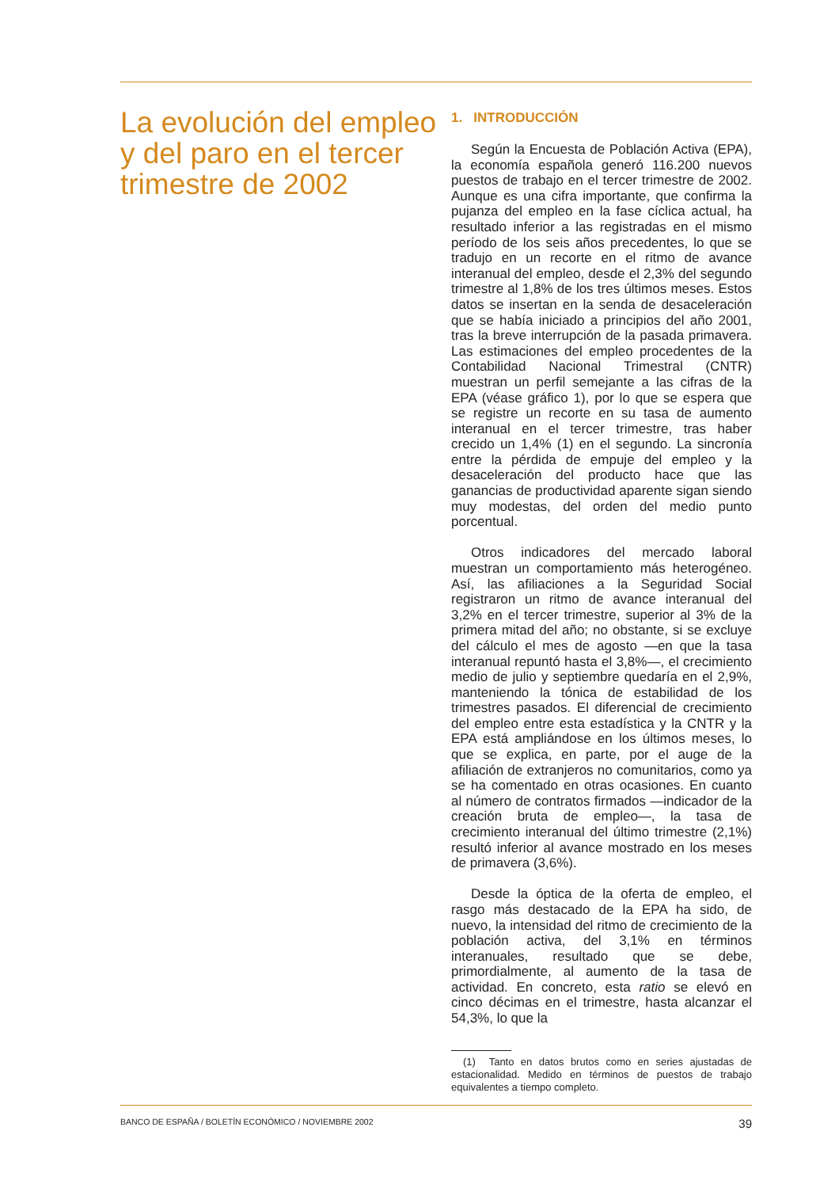La evolución del empleo y del paro en el tercer trimestre de 2002
1. INTRODUCCIÓN
Según la Encuesta de Población Activa (EPA), la economía española generó 116.200 nuevos puestos de trabajo en el tercer trimestre de 2002. Aunque es una cifra importante, que confirma la pujanza del empleo en la fase cíclica actual, ha resultado inferior a las registradas en el mismo período de los seis años precedentes, lo que se tradujo en un recorte en el ritmo de avance interanual del empleo, desde el 2,3% del segundo trimestre al 1,8% de los tres últimos meses. Estos datos se insertan en la senda de desaceleración que se había iniciado a principios del año 2001, tras la breve interrupción de la pasada primavera. Las estimaciones del empleo procedentes de la Contabilidad Nacional Trimestral (CNTR) muestran un perfil semejante a las cifras de la EPA (véase gráfico 1), por lo que se espera que se registre un recorte en su tasa de aumento interanual en el tercer trimestre, tras haber crecido un 1,4% (1) en el segundo. La sincronía entre la pérdida de empuje del empleo y la desaceleración del producto hace que las ganancias de productividad aparente sigan siendo muy modestas, del orden del medio punto porcentual.
Otros indicadores del mercado laboral muestran un comportamiento más heterogéneo. Así, las afiliaciones a la Seguridad Social registraron un ritmo de avance interanual del 3,2% en el tercer trimestre, superior al 3% de la primera mitad del año; no obstante, si se excluye del cálculo el mes de agosto —en que la tasa interanual repuntó hasta el 3,8%—, el crecimiento medio de julio y septiembre quedaría en el 2,9%, manteniendo la tónica de estabilidad de los trimestres pasados. El diferencial de crecimiento del empleo entre esta estadística y la CNTR y la EPA está ampliándose en los últimos meses, lo que se explica, en parte, por el auge de la afiliación de extranjeros no comunitarios, como ya se ha comentado en otras ocasiones. En cuanto al número de contratos firmados —indicador de la creación bruta de empleo—, la tasa de crecimiento interanual del último trimestre (2,1%) resultó inferior al avance mostrado en los meses de primavera (3,6%).
Desde la óptica de la oferta de empleo, el rasgo más destacado de la EPA ha sido, de nuevo, la intensidad del ritmo de crecimiento de la población activa, del 3,1% en términos interanuales, resultado que se debe, primordialmente, al aumento de la tasa de actividad. En concreto, esta ratio se elevó en cinco décimas en el trimestre, hasta alcanzar el 54,3%, lo que la
(1) Tanto en datos brutos como en series ajustadas de estacionalidad. Medido en términos de puestos de trabajo equivalentes a tiempo completo.
BANCO DE ESPAÑA / BOLETÍN ECONÓMICO / NOVIEMBRE 2002 39